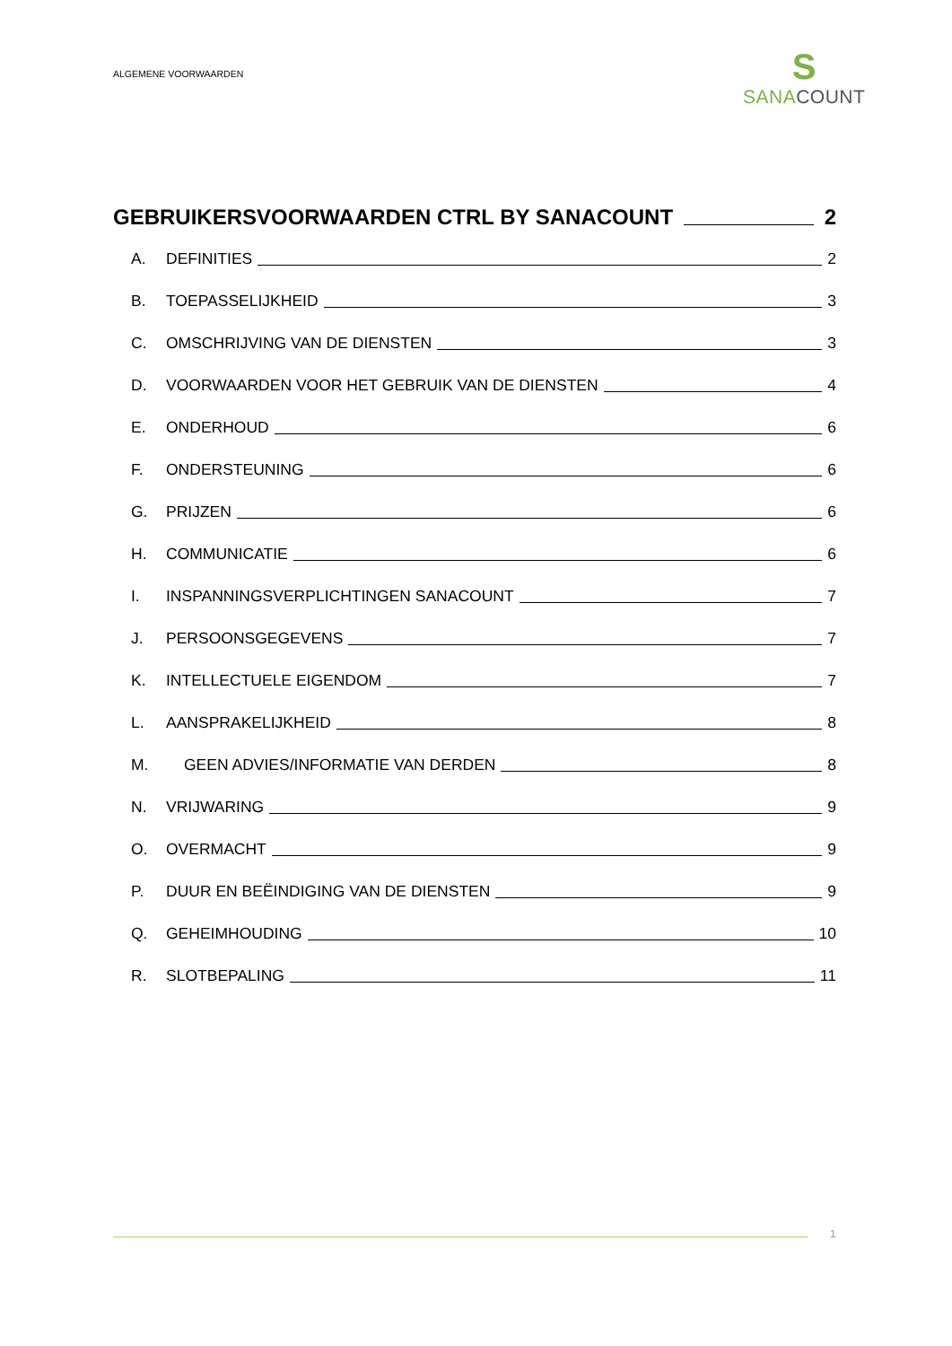ALGEMENE VOORWAARDEN
S
SANA COUNT
GEBRUIKERSVOORWAARDEN CTRL BY SANACOUNT 2
A. DEFINITIES 2
B. TOEPASSELIJKHEID 3
C. OMSCHRIJVING VAN DE DIENSTEN 3
D. VOORWAARDEN VOOR HET GEBRUIK VAN DE DIENSTEN 4
E. ONDERHOUD 6
F. ONDERSTEUNING 6
G. PRIJZEN 6
H. COMMUNICATIE 6
I. INSPANNINGSVERPLICHTINGEN SANACOUNT 7
J. PERSOONSGEGEVENS 7
K. INTELLECTUELE EIGENDOM 7
L. AANSPRAKELIJKHEID 8
M. GEEN ADVIES/INFORMATIE VAN DERDEN 8
N. VRIJWARING 9
O. OVERMACHT 9
P. DUUR EN BEËINDIGING VAN DE DIENSTEN 9
Q. GEHEIMHOUDING 10
R. SLOTBEPALING 11
1